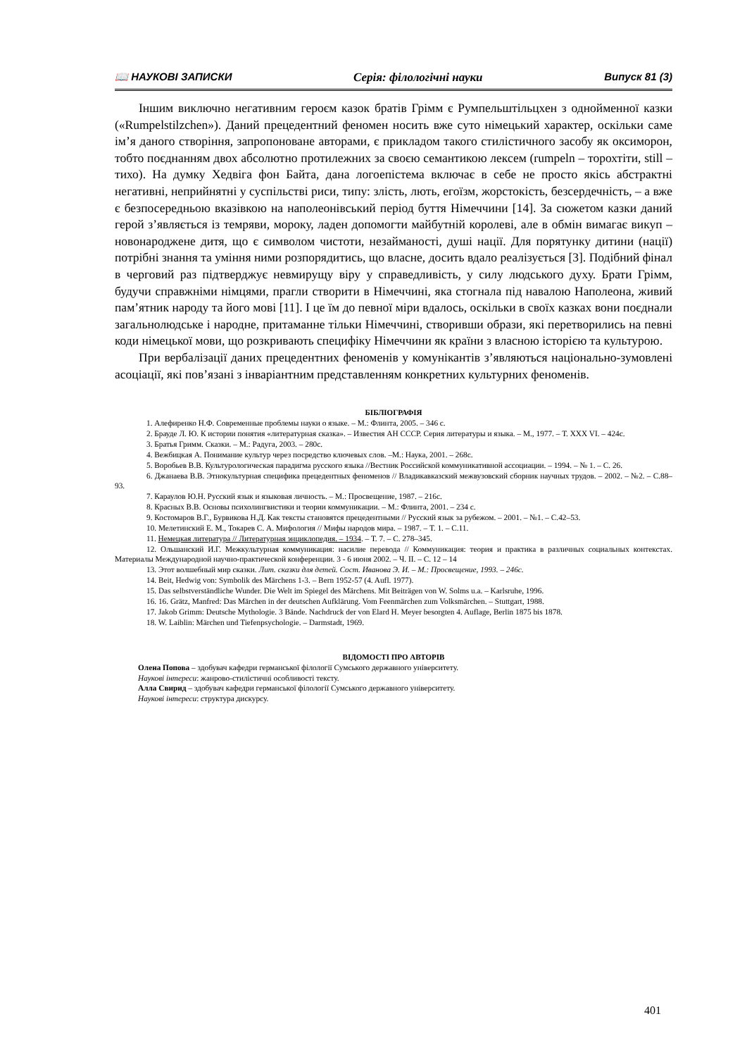📖 НАУКОВІ ЗАПИСКИ Серія: філологічні науки Випуск 81 (3)
Іншим виключно негативним героєм казок братів Грімм є Румпельштільцхен з однойменної казки («Rumpelstilzchen»). Даний прецедентний феномен носить вже суто німецький характер, оскільки саме ім’я даного створіння, запропоноване авторами, є прикладом такого стилістичного засобу як оксиморон, тобто поєднанням двох абсолютно протилежних за своєю семантикою лексем (rumpeln – торохтіти, still – тихо). На думку Хедвіга фон Байта, дана логоепістема включає в себе не просто якісь абстрактні негативні, неприйнятні у суспільстві риси, типу: злість, лють, егоїзм, жорстокість, безсердечність, – а вже є безпосередньою вказівкою на наполеонівський період буття Німеччини [14]. За сюжетом казки даний герой з’являється із темряви, мороку, ладен допомогти майбутній королеві, але в обмін вимагає викуп – новонароджене дитя, що є символом чистоти, незайманості, душі нації. Для порятунку дитини (нації) потрібні знання та уміння ними розпорядитись, що власне, досить вдало реалізується [3]. Подібний фінал в черговий раз підтверджує невмирущу віру у справедливість, у силу людського духу. Брати Грімм, будучи справжніми німцями, прагли створити в Німеччині, яка стогнала під навалою Наполеона, живий пам’ятник народу та його мові [11]. І це їм до певної міри вдалось, оскільки в своїх казках вони поєднали загальнолюдське і народне, притаманне тільки Німеччині, створивши образи, які перетворились на певні коди німецької мови, що розкривають специфіку Німеччини як країни з власною історією та культурою.
При вербалізації даних прецедентних феноменів у комунікантів з’являються національно-зумовлені асоціації, які пов’язані з інваріантним представленням конкретних культурних феноменів.
БІБЛІОГРАФІЯ
1. Алефиренко Н.Ф. Современные проблемы науки о языке. – М.: Флинта, 2005. – 346 с.
2. Брауде Л. Ю. К истории понятия «литературная сказка». – Известия АН СССР. Серия литературы и языка. – М., 1977. – Т. XXX VI. – 424с.
3. Братья Гримм. Сказки. – М.: Радуга, 2003. – 280с.
4. Вежбицкая А. Понимание культур через посредство ключевых слов. –М.: Наука, 2001. – 268с.
5. Воробьев В.В. Культурологическая парадигма русского языка //Вестник Российской коммуникативной ассоциации. – 1994. – № 1. – С. 26.
6. Джанаева В.В. Этнокультурная специфика прецедентных феноменов // Владикавказский межвузовский сборник научных трудов. – 2002. – №2. – С.88–93.
7. Караулов Ю.Н. Русский язык и языковая личность. – М.: Просвещение, 1987. – 216с.
8. Красных В.В. Основы психолингвистики и теории коммуникации. – М.: Флинта, 2001. – 234 с.
9. Костомаров В.Г., Бурвикова Н.Д. Как тексты становятся прецедентными // Русский язык за рубежом. – 2001. – №1. – С.42–53.
10. Мелетинский Е. М., Токарев С. А. Мифология // Мифы народов мира. – 1987. – Т. 1. – С.11.
11. Немецкая литература // Литературная энциклопедия. – 1934. – Т. 7. – С. 278–345.
12. Ольшанский И.Г. Межкультурная коммуникация: насилие перевода // Коммуникация: теория и практика в различных социальных контекстах. Материалы Международной научно-практической конференции. 3 - 6 июня 2002. – Ч. II. – С. 12 – 14
13. Этот волшебный мир сказки. Лит. сказки для детей. Сост. Иванова Э. И. – М.: Просвещение, 1993. – 246с.
14. Beit, Hedwig von: Symbolik des Märchens 1-3. – Bern 1952-57 (4. Aufl. 1977).
15. Das selbstverständliche Wunder. Die Welt im Spiegel des Märchens. Mit Beiträgen von W. Solms u.a. – Karlsruhe, 1996.
16. 16. Grätz, Manfred: Das Märchen in der deutschen Aufklärung. Vom Feenmärchen zum Volksmärchen. – Stuttgart, 1988.
17. Jakob Grimm: Deutsche Mythologie. 3 Bände. Nachdruck der von Elard H. Meyer besorgten 4. Auflage, Berlin 1875 bis 1878.
18. W. Laiblin: Märchen und Tiefenpsychologie. – Darmstadt, 1969.
ВІДОМОСТІ ПРО АВТОРІВ
Олена Попова – здобувач кафедри германської філології Сумського державного університету.
Наукові інтереси: жанрово-стилістичні особливості тексту.
Алла Свирид – здобувач кафедри германської філології Сумського державного університету.
Наукові інтереси: структура дискурсу.
401